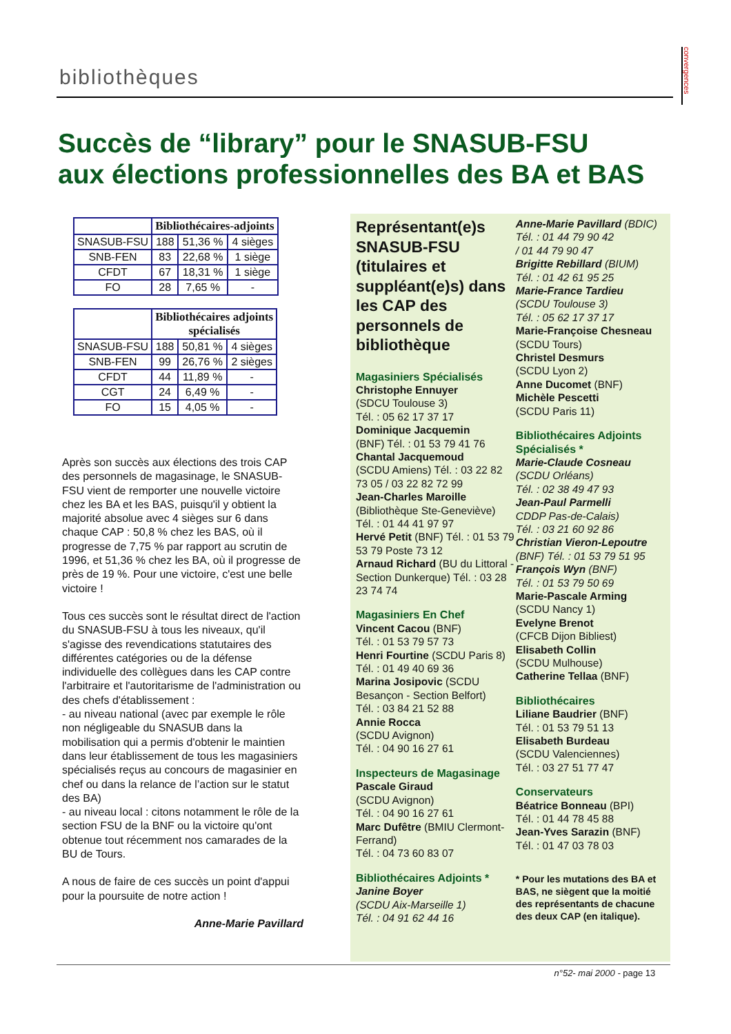bibliothèques
convergences
Succès de “library” pour le SNASUB-FSU
aux élections professionnelles des BA et BAS
| | Bibliothécaires-adjoints | | |
| SNASUB-FSU | 188 | 51,36 % | 4 sièges |
| SNB-FEN | 83 | 22,68 % | 1 siège |
| CFDT | 67 | 18,31 % | 1 siège |
| FO | 28 | 7,65 % | - |
| | Bibliothécaires adjoints spécialisés | | |
| SNASUB-FSU | 188 | 50,81 % | 4 sièges |
| SNB-FEN | 99 | 26,76 % | 2 sièges |
| CFDT | 44 | 11,89 % | - |
| CGT | 24 | 6,49 % | - |
| FO | 15 | 4,05 % | - |
Après son succès aux élections des trois CAP des personnels de magasinage, le SNASUB-FSU vient de remporter une nouvelle victoire chez les BA et les BAS, puisqu'il y obtient la majorité absolue avec 4 sièges sur 6 dans chaque CAP : 50,8 % chez les BAS, où il progresse de 7,75 % par rapport au scrutin de 1996, et 51,36 % chez les BA, où il progresse de près de 19 %. Pour une victoire, c'est une belle victoire !
Tous ces succès sont le résultat direct de l'action du SNASUB-FSU à tous les niveaux, qu'il s'agisse des revendications statutaires des différentes catégories ou de la défense individuelle des collègues dans les CAP contre l'arbitraire et l'autoritarisme de l'administration ou des chefs d'établissement :
- au niveau national (avec par exemple le rôle non négligeable du SNASUB dans la mobilisation qui a permis d'obtenir le maintien dans leur établissement de tous les magasiniers spécialisés reçus au concours de magasinier en chef ou dans la relance de l’action sur le statut des BA)
- au niveau local : citons notamment le rôle de la section FSU de la BNF ou la victoire qu'ont obtenue tout récemment nos camarades de la BU de Tours.
A nous de faire de ces succès un point d'appui pour la poursuite de notre action !
Anne-Marie Pavillard
Représentant(e)s SNASUB-FSU (titulaires et suppléant(e)s) dans les CAP des personnels de bibliothèque
Magasiniers Spécialisés
Christophe Ennuyer
(SDCU Toulouse 3)
Tél. : 05 62 17 37 17
Dominique Jacquemin
(BNF) Tél. : 01 53 79 41 76
Chantal Jacquemoud
(SCDU Amiens) Tél. : 03 22 82 73 05 / 03 22 82 72 99
Jean-Charles Maroille
(Bibliothèque Ste-Geneviève) Tél. : 01 44 41 97 97
Hervé Petit (BNF) Tél. : 01 53 79 53 79 Poste 73 12
Arnaud Richard (BU du Littoral - Section Dunkerque) Tél. : 03 28 23 74 74
Magasiniers En Chef
Vincent Cacou (BNF)
Tél. : 01 53 79 57 73
Henri Fourtine (SCDU Paris 8)
Tél. : 01 49 40 69 36
Marina Josipovic (SCDU Besançon - Section Belfort)
Tél. : 03 84 21 52 88
Annie Rocca
(SCDU Avignon)
Tél. : 04 90 16 27 61
Inspecteurs de Magasinage
Pascale Giraud
(SCDU Avignon)
Tél. : 04 90 16 27 61
Marc Dufêtre (BMIU Clermont-Ferrand)
Tél. : 04 73 60 83 07
Bibliothécaires Adjoints *
Janine Boyer
(SCDU Aix-Marseille 1)
Tél. : 04 91 62 44 16
Anne-Marie Pavillard (BDIC)
Tél. : 01 44 79 90 42
/ 01 44 79 90 47
Brigitte Rebillard (BIUM)
Tél. : 01 42 61 95 25
Marie-France Tardieu
(SCDU Toulouse 3)
Tél. : 05 62 17 37 17
Marie-Françoise Chesneau
(SCDU Tours)
Christel Desmurs
(SCDU Lyon 2)
Anne Ducomet (BNF)
Michèle Pescetti
(SCDU Paris 11)
Bibliothécaires Adjoints Spécialisés *
Marie-Claude Cosneau
(SCDU Orléans)
Tél. : 02 38 49 47 93
Jean-Paul Parmelli
CDDP Pas-de-Calais)
Tél. : 03 21 60 92 86
Christian Vieron-Lepoutre
(BNF) Tél. : 01 53 79 51 95
François Wyn (BNF)
Tél. : 01 53 79 50 69
Marie-Pascale Arming
(SCDU Nancy 1)
Evelyne Brenot
(CFCB Dijon Bibliest)
Elisabeth Collin
(SCDU Mulhouse)
Catherine Tellaa (BNF)
Bibliothécaires
Liliane Baudrier (BNF)
Tél. : 01 53 79 51 13
Elisabeth Burdeau
(SCDU Valenciennes)
Tél. : 03 27 51 77 47
Conservateurs
Béatrice Bonneau (BPI)
Tél. : 01 44 78 45 88
Jean-Yves Sarazin (BNF)
Tél. : 01 47 03 78 03
* Pour les mutations des BA et BAS, ne siègent que la moitié des représentants de chacune des deux CAP (en italique).
n°52- mai 2000 - page 13